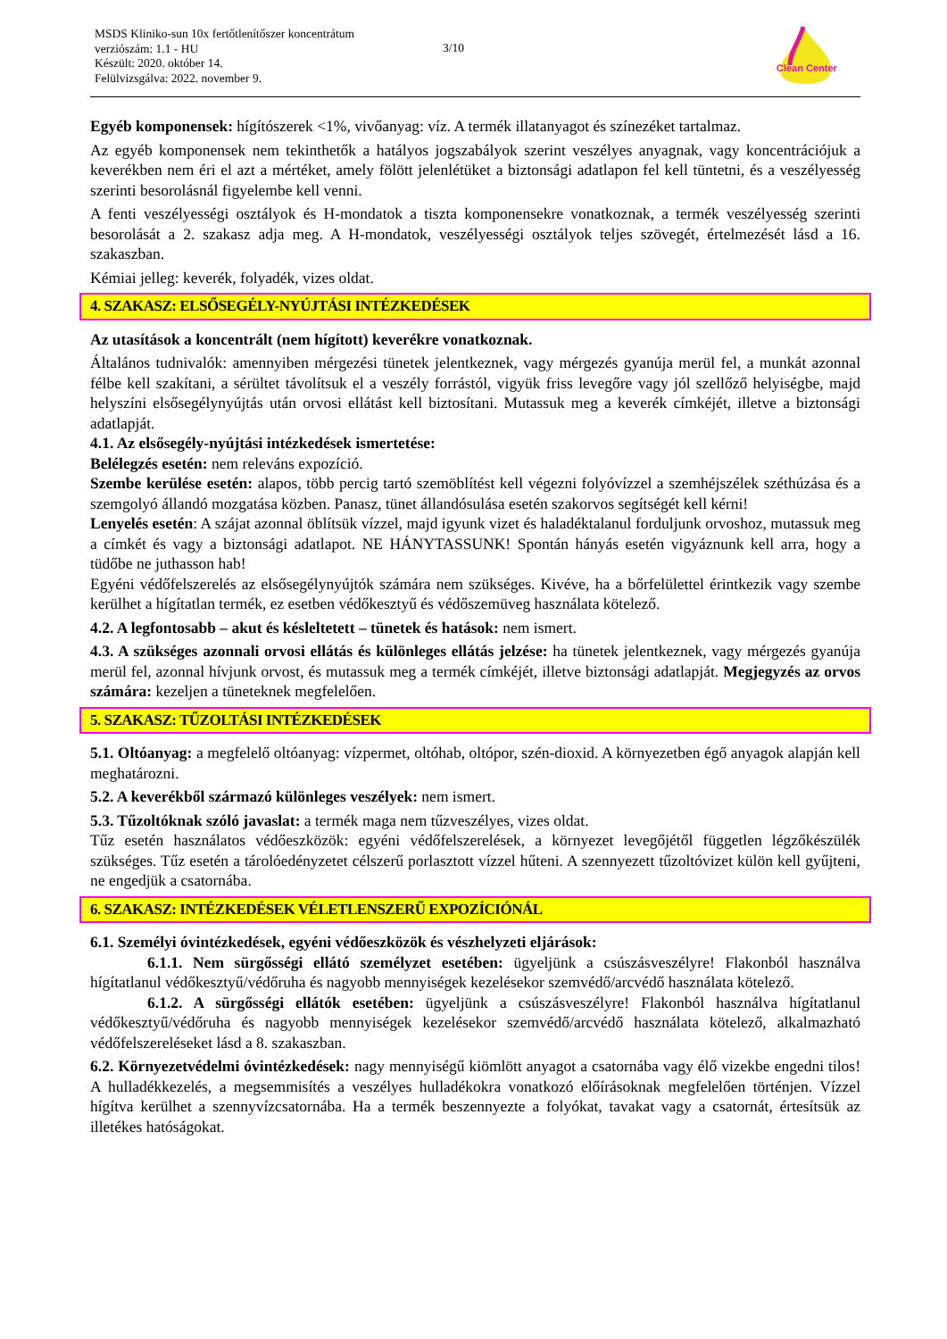MSDS Kliniko-sun 10x fertőtlenítőszer koncentrátum
verziószám: 1.1 - HU
Készült: 2020. október 14.
Felülvizsgálva: 2022. november 9.
3/10
Clean Center
Egyéb komponensek: hígítószerek <1%, vivőanyag: víz. A termék illatanyagot és színezéket tartalmaz.
Az egyéb komponensek nem tekinthetők a hatályos jogszabályok szerint veszélyes anyagnak, vagy koncentrációjuk a keverékben nem éri el azt a mértéket, amely fölött jelenlétüket a biztonsági adatlapon fel kell tüntetni, és a veszélyesség szerinti besorolásnál figyelembe kell venni.
A fenti veszélyességi osztályok és H-mondatok a tiszta komponensekre vonatkoznak, a termék veszélyesség szerinti besorolását a 2. szakasz adja meg. A H-mondatok, veszélyességi osztályok teljes szövegét, értelmezését lásd a 16. szakaszban.
Kémiai jelleg: keverék, folyadék, vizes oldat.
4. SZAKASZ: ELSŐSEGÉLY-NYÚJTÁSI INTÉZKEDÉSEK
Az utasítások a koncentrált (nem hígított) keverékre vonatkoznak.
Általános tudnivalók: amennyiben mérgezési tünetek jelentkeznek, vagy mérgezés gyanúja merül fel, a munkát azonnal félbe kell szakítani, a sérültet távolítsuk el a veszély forrástól, vigyük friss levegőre vagy jól szellőző helyiségbe, majd helyszíni elsősegélynyújtás után orvosi ellátást kell biztosítani. Mutassuk meg a keverék címkéjét, illetve a biztonsági adatlapját.
4.1. Az elsősegély-nyújtási intézkedések ismertetése:
Belélegzés esetén: nem releváns expozíció.
Szembe kerülése esetén: alapos, több percig tartó szemöblítést kell végezni folyóvízzel a szemhéjszélek széthúzása és a szemgolyó állandó mozgatása közben. Panasz, tünet állandósulása esetén szakorvos segítségét kell kérni!
Lenyelés esetén: A szájat azonnal öblítsük vízzel, majd igyunk vizet és haladéktalanul forduljunk orvoshoz, mutassuk meg a címkét és vagy a biztonsági adatlapot. NE HÁNYTASSUNK! Spontán hányás esetén vigyáznunk kell arra, hogy a tüdőbe ne juthasson hab!
Egyéni védőfelszerelés az elsősegélynyújtók számára nem szükséges. Kivéve, ha a bőrfelülettel érintkezik vagy szembe kerülhet a hígítatlan termék, ez esetben védőkesztyű és védőszemüveg használata kötelező.
4.2. A legfontosabb – akut és késleltetett – tünetek és hatások: nem ismert.
4.3. A szükséges azonnali orvosi ellátás és különleges ellátás jelzése: ha tünetek jelentkeznek, vagy mérgezés gyanúja merül fel, azonnal hívjunk orvost, és mutassuk meg a termék címkéjét, illetve biztonsági adatlapját. Megjegyzés az orvos számára: kezeljen a tüneteknek megfelelően.
5. SZAKASZ: TŰZOLTÁSI INTÉZKEDÉSEK
5.1. Oltóanyag: a megfelelő oltóanyag: vízpermet, oltóhab, oltópor, szén-dioxid. A környezetben égő anyagok alapján kell meghatározni.
5.2. A keverékből származó különleges veszélyek: nem ismert.
5.3. Tűzoltóknak szóló javaslat: a termék maga nem tűzveszélyes, vizes oldat.
Tűz esetén használatos védőeszközök: egyéni védőfelszerelések, a környezet levegőjétől független légzőkészülék szükséges. Tűz esetén a tárolóedényzetet célszerű porlasztott vízzel hűteni. A szennyezett tűzoltóvizet külön kell gyűjteni, ne engedjük a csatornába.
6. SZAKASZ: INTÉZKEDÉSEK VÉLETLENSZERŰ EXPOZÍCIÓNÁL
6.1. Személyi óvintézkedések, egyéni védőeszközök és vészhelyzeti eljárások:
6.1.1. Nem sürgősségi ellátó személyzet esetében: ügyeljünk a csúszásveszélyre! Flakonból használva hígítatlanul védőkesztyű/védőruha és nagyobb mennyiségek kezelésekor szemvédő/arcvédő használata kötelező.
6.1.2. A sürgősségi ellátók esetében: ügyeljünk a csúszásveszélyre! Flakonból használva hígítatlanul védőkesztyű/védőruha és nagyobb mennyiségek kezelésekor szemvédő/arcvédő használata kötelező, alkalmazható védőfelszereléseket lásd a 8. szakaszban.
6.2. Környezetvédelmi óvintézkedések: nagy mennyiségű kiömlött anyagot a csatornába vagy élő vizekbe engedni tilos! A hulladékkezelés, a megsemmisítés a veszélyes hulladékokra vonatkozó előírásoknak megfelelően történjen. Vízzel hígítva kerülhet a szennyvízcsatornába. Ha a termék beszennyezte a folyókat, tavakat vagy a csatornát, értesítsük az illetékes hatóságokat.